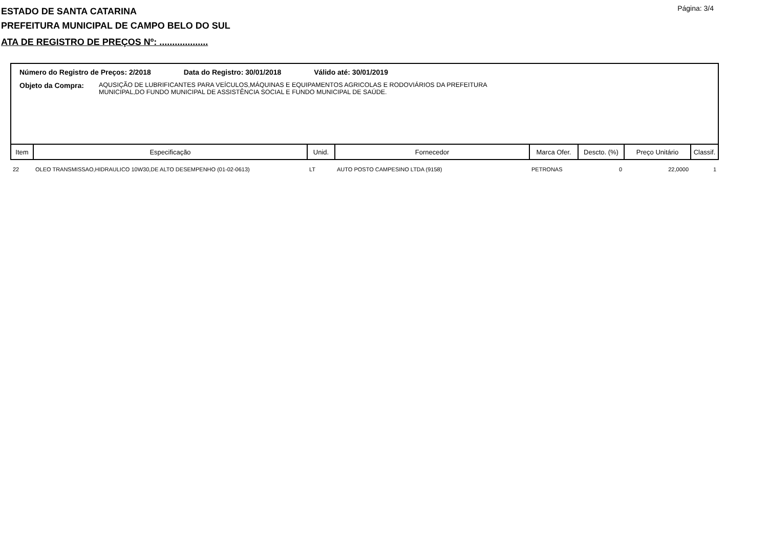Página: 3/4
ESTADO DE SANTA CATARINA
PREFEITURA MUNICIPAL DE CAMPO BELO DO SUL
ATA DE REGISTRO DE PREÇOS Nº: ...................
Número do Registro de Preços: 2/2018 Data do Registro: 30/01/2018 Válido até: 30/01/2019
Objeto da Compra: AQUSIÇÃO DE LUBRIFICANTES PARA VEÍCULOS,MÁQUINAS E EQUIPAMENTOS AGRICOLAS E RODOVIÁRIOS DA PREFEITURA
MUNICIPAL,DO FUNDO MUNICIPAL DE ASSISTÊNCIA SOCIAL E FUNDO MUNICIPAL DE SAÚDE.
| Item | Especificação | Unid. | Fornecedor | Marca Ofer. | Descto. (%) | Preço Unitário | Classif. |
| --- | --- | --- | --- | --- | --- | --- | --- |
| 22 | OLEO TRANSMISSAO,HIDRAULICO 10W30,DE ALTO DESEMPENHO (01-02-0613) | LT | AUTO POSTO CAMPESINO LTDA (9158) | PETRONAS | 0 | 22,0000 | 1 |